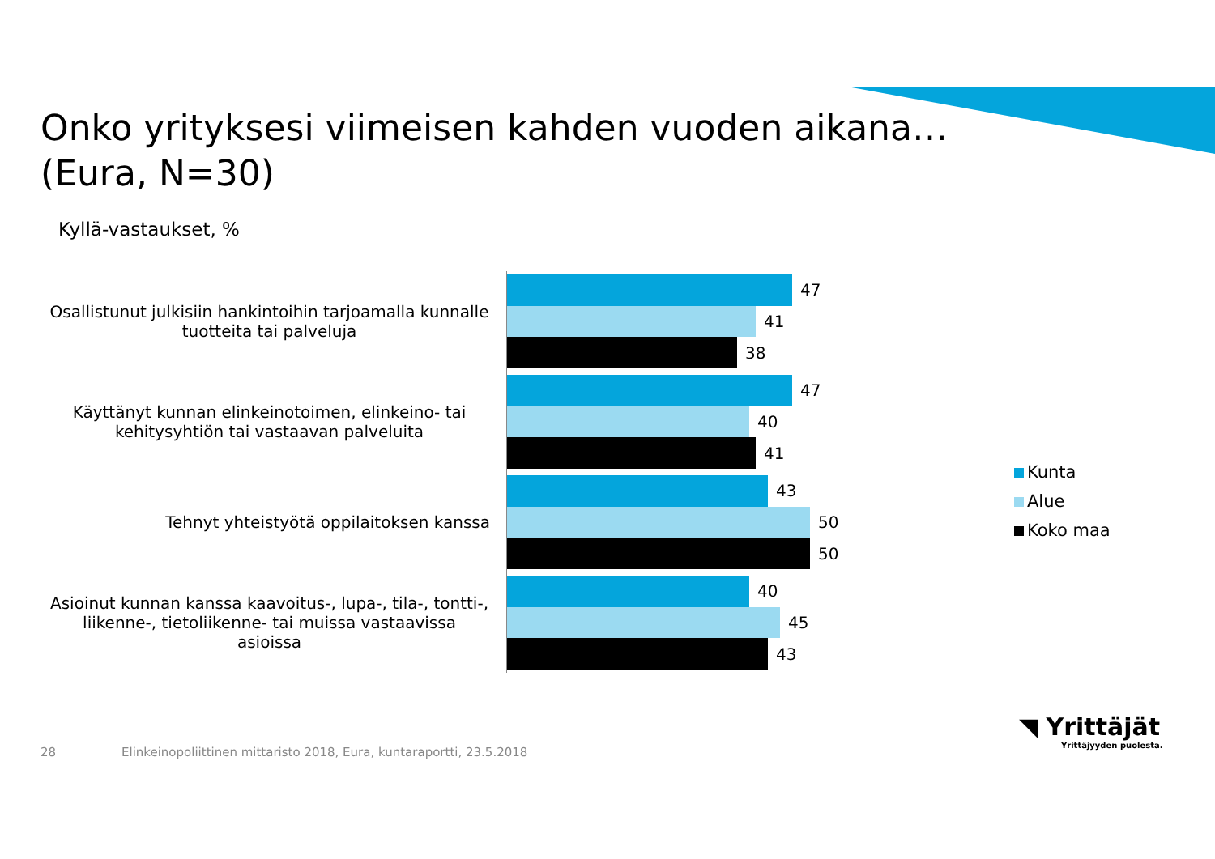Onko yrityksesi viimeisen kahden vuoden aikana…
(Eura, N=30)
Kyllä-vastaukset, %
Osallistunut julkisiin hankintoihin tarjoamalla kunnalle tuotteita tai palveluja
47
41
38
Käyttänyt kunnan elinkeinotoimen, elinkeino- tai kehitysyhtiön tai vastaavan palveluita
47
40
41
Tehnyt yhteistyötä oppilaitoksen kanssa
43
50
50
Asioinut kunnan kanssa kaavoitus-, lupa-, tila-, tontti-, liikenne-, tietoliikenne- tai muissa vastaavissa asioissa
40
45
43
Kunta
Alue
Koko maa
28
Elinkeinopoliittinen mittaristo 2018, Eura, kuntaraportti, 23.5.2018
◥ Yrittäjät
Yrittäjyyden puolesta.